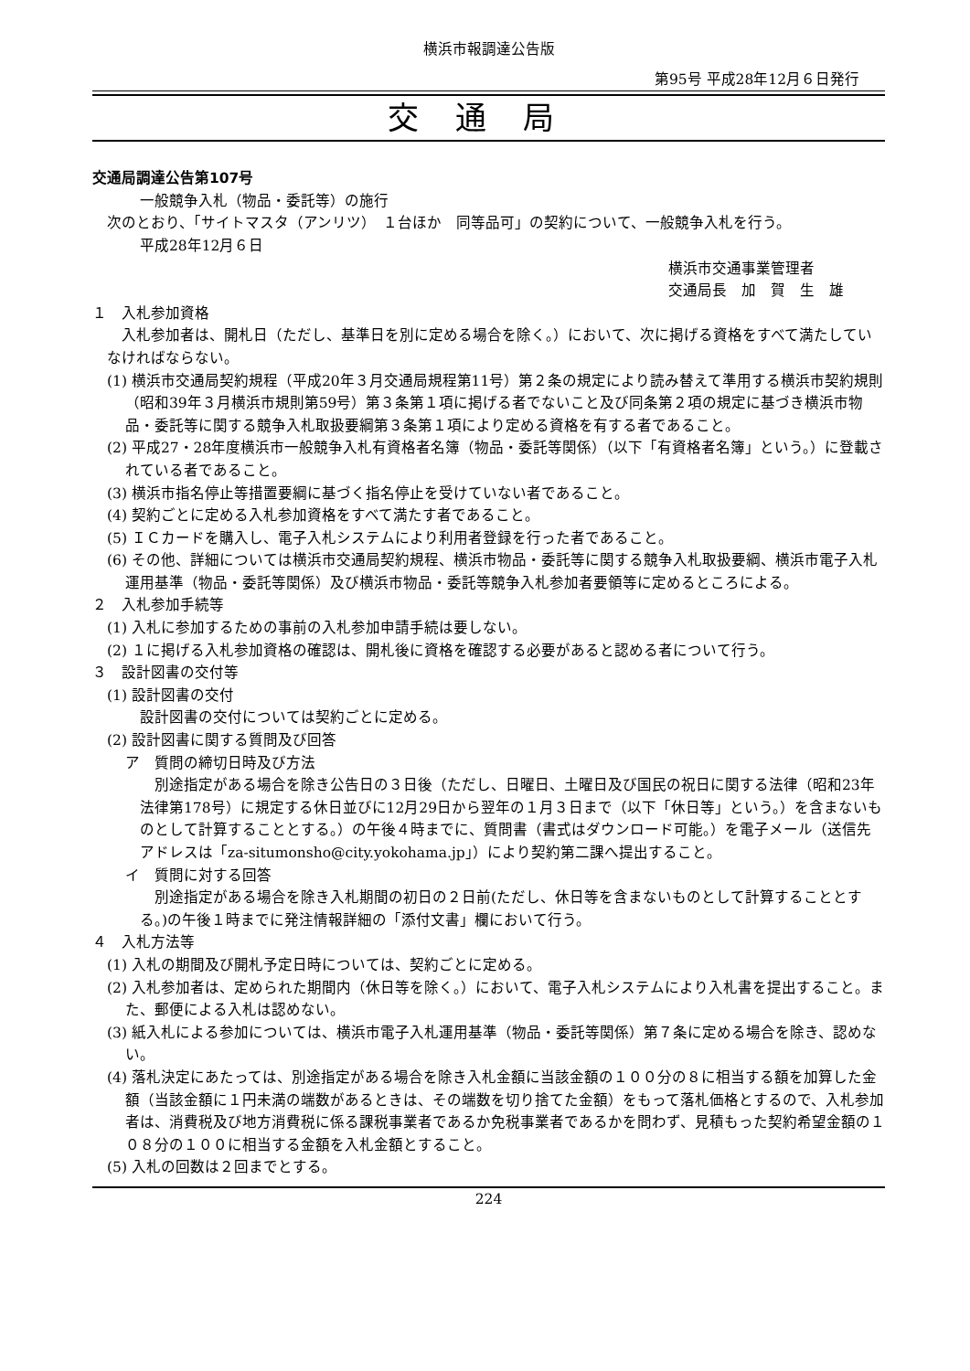横浜市報調達公告版
第95号 平成28年12月６日発行
交通局
交通局調達公告第107号
一般競争入札（物品・委託等）の施行
次のとおり、「サイトマスタ（アンリツ）　１台ほか　同等品可」の契約について、一般競争入札を行う。
平成28年12月６日
横浜市交通事業管理者
交通局長　加　賀　生　雄
１　入札参加資格
入札参加者は、開札日（ただし、基準日を別に定める場合を除く。）において、次に掲げる資格をすべて満たしていなければならない。
(1) 横浜市交通局契約規程（平成20年３月交通局規程第11号）第２条の規定により読み替えて準用する横浜市契約規則（昭和39年３月横浜市規則第59号）第３条第１項に掲げる者でないこと及び同条第２項の規定に基づき横浜市物品・委託等に関する競争入札取扱要綱第３条第１項により定める資格を有する者であること。
(2) 平成27・28年度横浜市一般競争入札有資格者名簿（物品・委託等関係）（以下「有資格者名簿」という。）に登載されている者であること。
(3) 横浜市指名停止等措置要綱に基づく指名停止を受けていない者であること。
(4) 契約ごとに定める入札参加資格をすべて満たす者であること。
(5) ＩＣカードを購入し、電子入札システムにより利用者登録を行った者であること。
(6) その他、詳細については横浜市交通局契約規程、横浜市物品・委託等に関する競争入札取扱要綱、横浜市電子入札運用基準（物品・委託等関係）及び横浜市物品・委託等競争入札参加者要領等に定めるところによる。
２　入札参加手続等
(1) 入札に参加するための事前の入札参加申請手続は要しない。
(2) １に掲げる入札参加資格の確認は、開札後に資格を確認する必要があると認める者について行う。
３　設計図書の交付等
(1) 設計図書の交付
設計図書の交付については契約ごとに定める。
(2) 設計図書に関する質問及び回答
ア　質問の締切日時及び方法
別途指定がある場合を除き公告日の３日後（ただし、日曜日、土曜日及び国民の祝日に関する法律（昭和23年法律第178号）に規定する休日並びに12月29日から翌年の１月３日まで（以下「休日等」という。）を含まないものとして計算することとする。）の午後４時までに、質問書（書式はダウンロード可能。）を電子メール（送信先アドレスは「za-situmonsho@city.yokohama.jp」）により契約第二課へ提出すること。
イ　質問に対する回答
別途指定がある場合を除き入札期間の初日の２日前(ただし、休日等を含まないものとして計算することとする。)の午後１時までに発注情報詳細の「添付文書」欄において行う。
４　入札方法等
(1) 入札の期間及び開札予定日時については、契約ごとに定める。
(2) 入札参加者は、定められた期間内（休日等を除く。）において、電子入札システムにより入札書を提出すること。また、郵便による入札は認めない。
(3) 紙入札による参加については、横浜市電子入札運用基準（物品・委託等関係）第７条に定める場合を除き、認めない。
(4) 落札決定にあたっては、別途指定がある場合を除き入札金額に当該金額の１００分の８に相当する額を加算した金額（当該金額に１円未満の端数があるときは、その端数を切り捨てた金額）をもって落札価格とするので、入札参加者は、消費税及び地方消費税に係る課税事業者であるか免税事業者であるかを問わず、見積もった契約希望金額の１０８分の１００に相当する金額を入札金額とすること。
(5) 入札の回数は２回までとする。
224